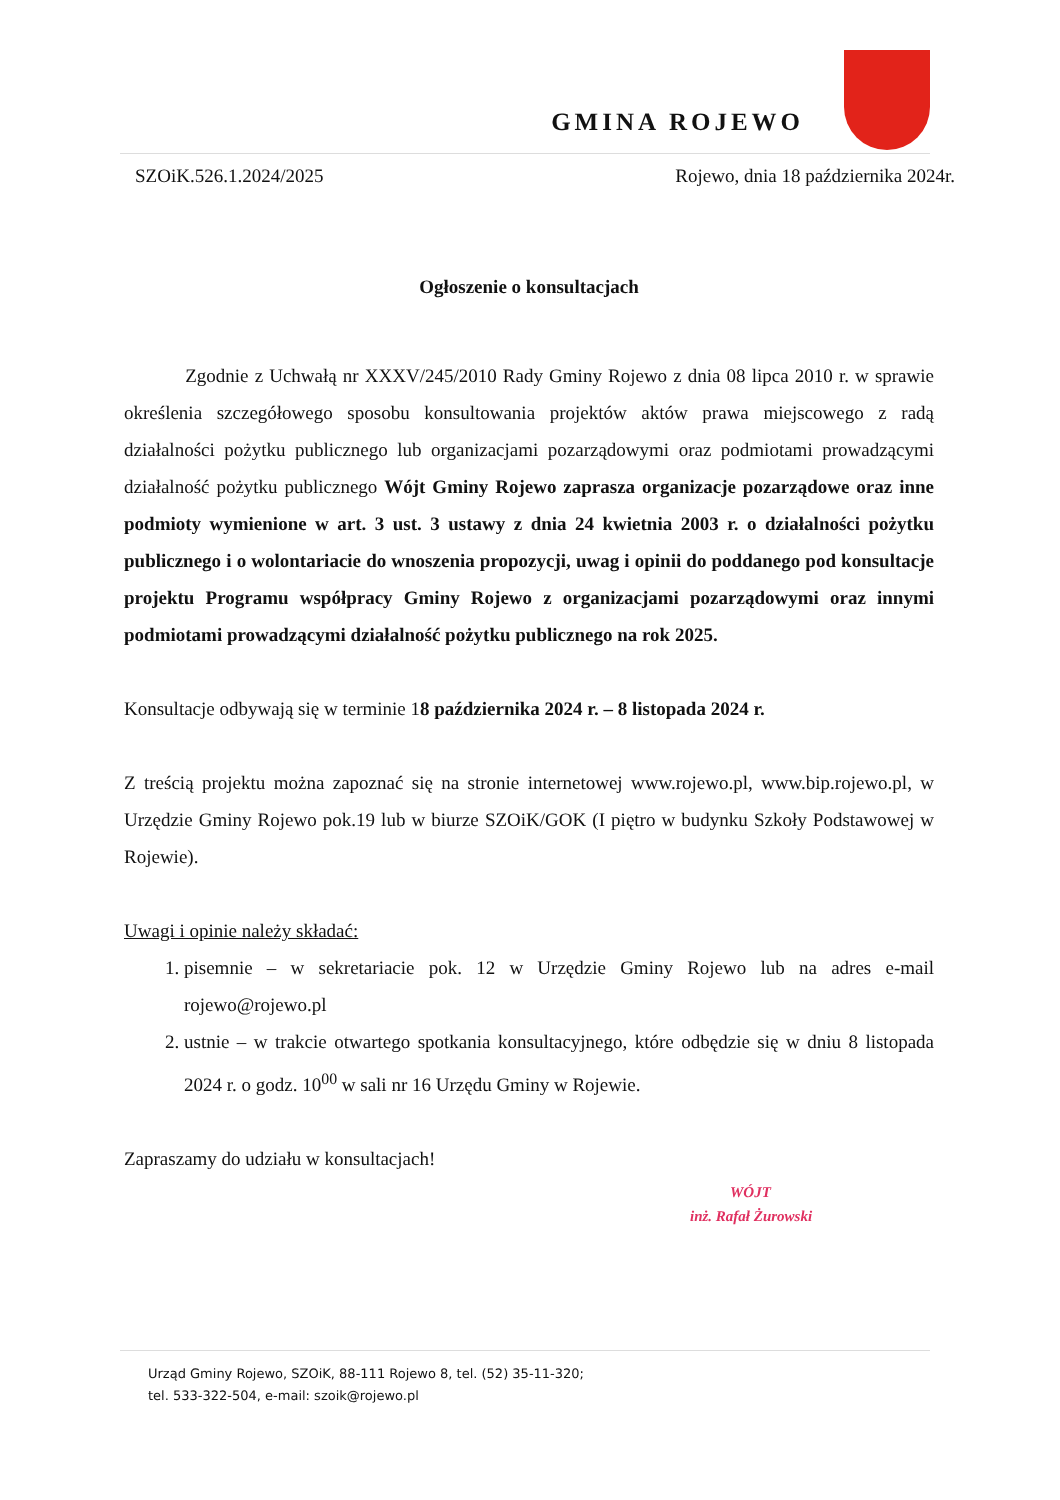GMINA ROJEWO
SZOiK.526.1.2024/2025 Rojewo, dnia 18 października 2024r.
Ogłoszenie o konsultacjach
Zgodnie z Uchwałą nr XXXV/245/2010 Rady Gminy Rojewo z dnia 08 lipca 2010 r. w sprawie określenia szczegółowego sposobu konsultowania projektów aktów prawa miejscowego z radą działalności pożytku publicznego lub organizacjami pozarządowymi oraz podmiotami prowadzącymi działalność pożytku publicznego Wójt Gminy Rojewo zaprasza organizacje pozarządowe oraz inne podmioty wymienione w art. 3 ust. 3 ustawy z dnia 24 kwietnia 2003 r. o działalności pożytku publicznego i o wolontariacie do wnoszenia propozycji, uwag i opinii do poddanego pod konsultacje projektu Programu współpracy Gminy Rojewo z organizacjami pozarządowymi oraz innymi podmiotami prowadzącymi działalność pożytku publicznego na rok 2025.
Konsultacje odbywają się w terminie 18 października 2024 r. – 8 listopada 2024 r.
Z treścią projektu można zapoznać się na stronie internetowej www.rojewo.pl, www.bip.rojewo.pl, w Urzędzie Gminy Rojewo pok.19 lub w biurze SZOiK/GOK (I piętro w budynku Szkoły Podstawowej w Rojewie).
Uwagi i opinie należy składać:
1. pisemnie – w sekretariacie pok. 12 w Urzędzie Gminy Rojewo lub na adres e-mail rojewo@rojewo.pl
2. ustnie – w trakcie otwartego spotkania konsultacyjnego, które odbędzie się w dniu 8 listopada 2024 r. o godz. 10<sup>00</sup> w sali nr 16 Urzędu Gminy w Rojewie.
Zapraszamy do udziału w konsultacjach!
WÓJT
inż. Rafał Żurowski
Urząd Gminy Rojewo, SZOiK, 88-111 Rojewo 8, tel. (52) 35-11-320;
tel. 533-322-504, e-mail: szoik@rojewo.pl